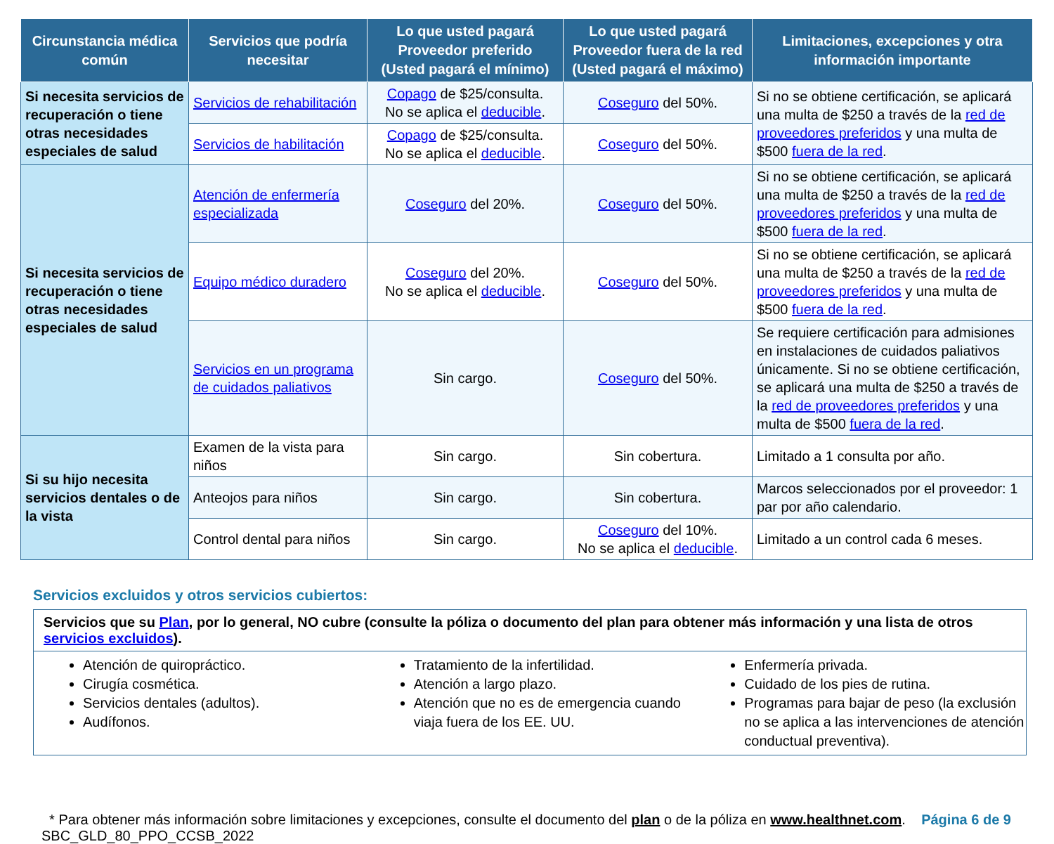| Circunstancia médica común | Servicios que podría necesitar | Lo que usted pagará Proveedor preferido (Usted pagará el mínimo) | Lo que usted pagará Proveedor fuera de la red (Usted pagará el máximo) | Limitaciones, excepciones y otra información importante |
| --- | --- | --- | --- | --- |
| Si necesita servicios de recuperación o tiene otras necesidades especiales de salud | Servicios de rehabilitación | Copago de $25/consulta. No se aplica el deducible . | Coseguro del 50%. | Si no se obtiene certificación, se aplicará una multa de $250 a través de la red de proveedores preferidos y una multa de $500 fuera de la red . |
| | Servicios de habilitación | Copago de $25/consulta. No se aplica el deducible . | Coseguro del 50%. | |
| Si necesita servicios de recuperación o tiene otras necesidades especiales de salud | Atención de enfermería especializada | Coseguro del 20%. | Coseguro del 50%. | Si no se obtiene certificación, se aplicará una multa de $250 a través de la red de proveedores preferidos y una multa de $500 fuera de la red . |
| | Equipo médico duradero | Coseguro del 20%. No se aplica el deducible . | Coseguro del 50%. | Si no se obtiene certificación, se aplicará una multa de $250 a través de la red de proveedores preferidos y una multa de $500 fuera de la red . |
| | Servicios en un programa de cuidados paliativos | Sin cargo. | Coseguro del 50%. | Se requiere certificación para admisiones en instalaciones de cuidados paliativos únicamente. Si no se obtiene certificación, se aplicará una multa de $250 a través de la red de proveedores preferidos y una multa de $500 fuera de la red . |
| Si su hijo necesita servicios dentales o de la vista | Examen de la vista para niños | Sin cargo. | Sin cobertura. | Limitado a 1 consulta por año. |
| | Anteojos para niños | Sin cargo. | Sin cobertura. | Marcos seleccionados por el proveedor: 1 par por año calendario. |
| | Control dental para niños | Sin cargo. | Coseguro del 10%. No se aplica el deducible . | Limitado a un control cada 6 meses. |
Servicios excluidos y otros servicios cubiertos:
Servicios que su Plan, por lo general, NO cubre (consulte la póliza o documento del plan para obtener más información y una lista de otros servicios excluidos).
Atención de quiropráctico.
Cirugía cosmética.
Servicios dentales (adultos).
Audífonos.
Tratamiento de la infertilidad.
Atención a largo plazo.
Atención que no es de emergencia cuando viaja fuera de los EE. UU.
Enfermería privada.
Cuidado de los pies de rutina.
Programas para bajar de peso (la exclusión no se aplica a las intervenciones de atención conductual preventiva).
* Para obtener más información sobre limitaciones y excepciones, consulte el documento del plan o de la póliza en www.healthnet.com.
SBC_GLD_80_PPO_CCSB_2022
Página 6 de 9